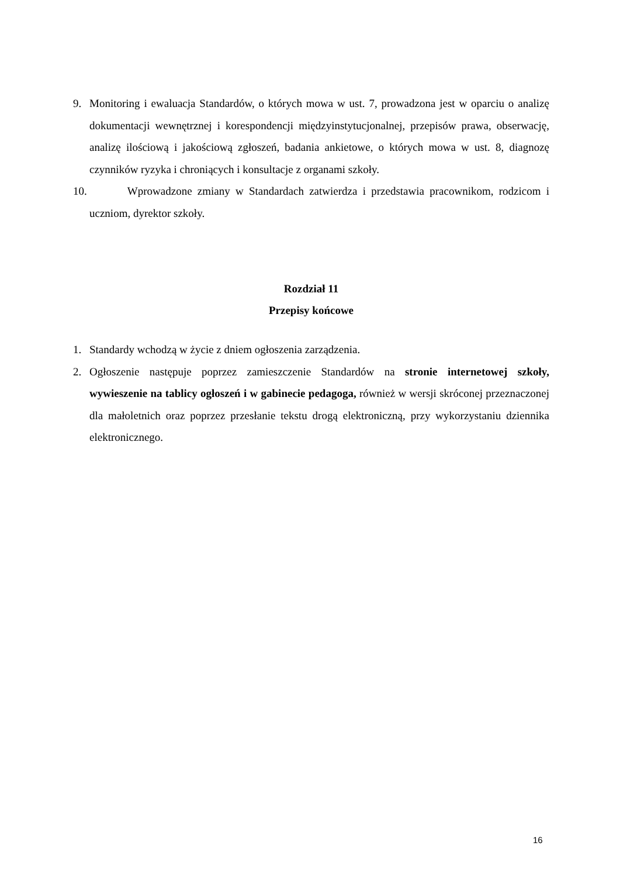9. Monitoring i ewaluacja Standardów, o których mowa w ust. 7, prowadzona jest w oparciu o analizę dokumentacji wewnętrznej i korespondencji międzyinstytucjonalnej, przepisów prawa, obserwację, analizę ilościową i jakościową zgłoszeń, badania ankietowe, o których mowa w ust. 8, diagnozę czynników ryzyka i chroniących i konsultacje z organami szkoły.
10. Wprowadzone zmiany w Standardach zatwierdza i przedstawia pracownikom, rodzicom i uczniom, dyrektor szkoły.
Rozdział 11
Przepisy końcowe
1. Standardy wchodzą w życie z dniem ogłoszenia zarządzenia.
2. Ogłoszenie następuje poprzez zamieszczenie Standardów na stronie internetowej szkoły, wywieszenie na tablicy ogłoszeń i w gabinecie pedagoga, również w wersji skróconej przeznaczonej dla małoletnich oraz poprzez przesłanie tekstu drogą elektroniczną, przy wykorzystaniu dziennika elektronicznego.
16